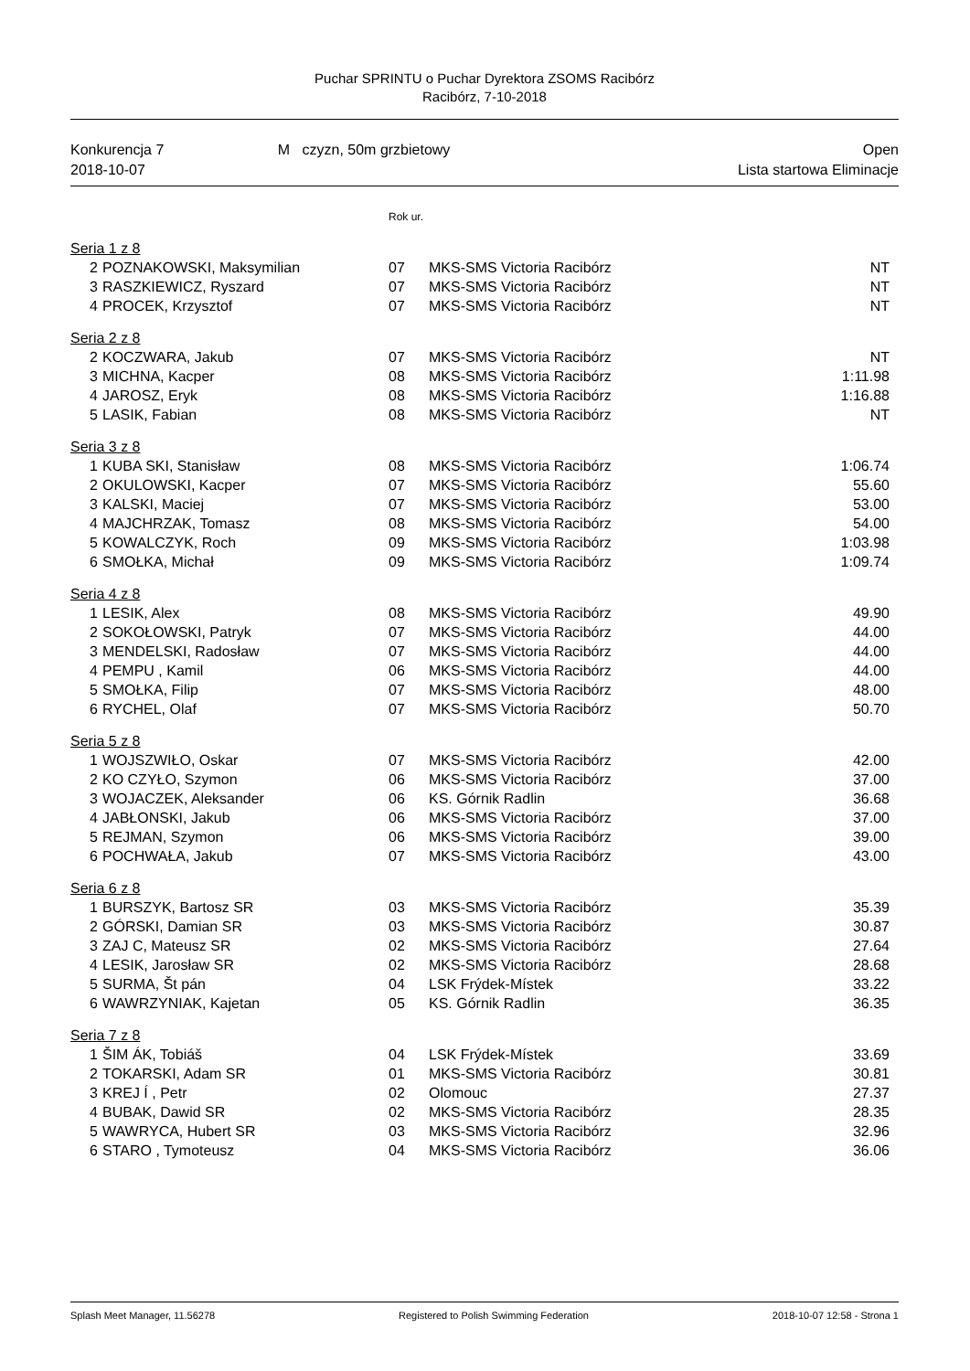Puchar SPRINTU o Puchar Dyrektora ZSOMS Racibórz
Racibórz, 7-10-2018
Konkurencja 7
2018-10-07
M czyzn, 50m grzbietowy Open
Lista startowa Eliminacje
| | | Rok ur. | | |
| Seria 1 z 8 | | | | |
| 2 | POZNAKOWSKI, Maksymilian | 07 | MKS-SMS Victoria Racibórz | NT |
| 3 | RASZKIEWICZ, Ryszard | 07 | MKS-SMS Victoria Racibórz | NT |
| 4 | PROCEK, Krzysztof | 07 | MKS-SMS Victoria Racibórz | NT |
| Seria 2 z 8 | | | | |
| 2 | KOCZWARA, Jakub | 07 | MKS-SMS Victoria Racibórz | NT |
| 3 | MICHNA, Kacper | 08 | MKS-SMS Victoria Racibórz | 1:11.98 |
| 4 | JAROSZ, Eryk | 08 | MKS-SMS Victoria Racibórz | 1:16.88 |
| 5 | LASIK, Fabian | 08 | MKS-SMS Victoria Racibórz | NT |
| Seria 3 z 8 | | | | |
| 1 | KUBA SKI, Stanisław | 08 | MKS-SMS Victoria Racibórz | 1:06.74 |
| 2 | OKULOWSKI, Kacper | 07 | MKS-SMS Victoria Racibórz | 55.60 |
| 3 | KALSKI, Maciej | 07 | MKS-SMS Victoria Racibórz | 53.00 |
| 4 | MAJCHRZAK, Tomasz | 08 | MKS-SMS Victoria Racibórz | 54.00 |
| 5 | KOWALCZYK, Roch | 09 | MKS-SMS Victoria Racibórz | 1:03.98 |
| 6 | SMOŁKA, Michał | 09 | MKS-SMS Victoria Racibórz | 1:09.74 |
| Seria 4 z 8 | | | | |
| 1 | LESIK, Alex | 08 | MKS-SMS Victoria Racibórz | 49.90 |
| 2 | SOKOŁOWSKI, Patryk | 07 | MKS-SMS Victoria Racibórz | 44.00 |
| 3 | MENDELSKI, Radosław | 07 | MKS-SMS Victoria Racibórz | 44.00 |
| 4 | PEMPU , Kamil | 06 | MKS-SMS Victoria Racibórz | 44.00 |
| 5 | SMOŁKA, Filip | 07 | MKS-SMS Victoria Racibórz | 48.00 |
| 6 | RYCHEL, Olaf | 07 | MKS-SMS Victoria Racibórz | 50.70 |
| Seria 5 z 8 | | | | |
| 1 | WOJSZWIŁO, Oskar | 07 | MKS-SMS Victoria Racibórz | 42.00 |
| 2 | KO CZYŁO, Szymon | 06 | MKS-SMS Victoria Racibórz | 37.00 |
| 3 | WOJACZEK, Aleksander | 06 | KS. Górnik Radlin | 36.68 |
| 4 | JABŁONSKI, Jakub | 06 | MKS-SMS Victoria Racibórz | 37.00 |
| 5 | REJMAN, Szymon | 06 | MKS-SMS Victoria Racibórz | 39.00 |
| 6 | POCHWAŁA, Jakub | 07 | MKS-SMS Victoria Racibórz | 43.00 |
| Seria 6 z 8 | | | | |
| 1 | BURSZYK, Bartosz SR | 03 | MKS-SMS Victoria Racibórz | 35.39 |
| 2 | GÓRSKI, Damian SR | 03 | MKS-SMS Victoria Racibórz | 30.87 |
| 3 | ZAJ C, Mateusz SR | 02 | MKS-SMS Victoria Racibórz | 27.64 |
| 4 | LESIK, Jarosław SR | 02 | MKS-SMS Victoria Racibórz | 28.68 |
| 5 | SURMA, Št pán | 04 | LSK Frýdek-Místek | 33.22 |
| 6 | WAWRZYNIAK, Kajetan | 05 | KS. Górnik Radlin | 36.35 |
| Seria 7 z 8 | | | | |
| 1 | ŠIM ÁK, Tobiáš | 04 | LSK Frýdek-Místek | 33.69 |
| 2 | TOKARSKI, Adam SR | 01 | MKS-SMS Victoria Racibórz | 30.81 |
| 3 | KREJ Í , Petr | 02 | Olomouc | 27.37 |
| 4 | BUBAK, Dawid SR | 02 | MKS-SMS Victoria Racibórz | 28.35 |
| 5 | WAWRYCA, Hubert SR | 03 | MKS-SMS Victoria Racibórz | 32.96 |
| 6 | STARO , Tymoteusz | 04 | MKS-SMS Victoria Racibórz | 36.06 |
Splash Meet Manager, 11.56278 Registered to Polish Swimming Federation 2018-10-07 12:58 - Strona 1